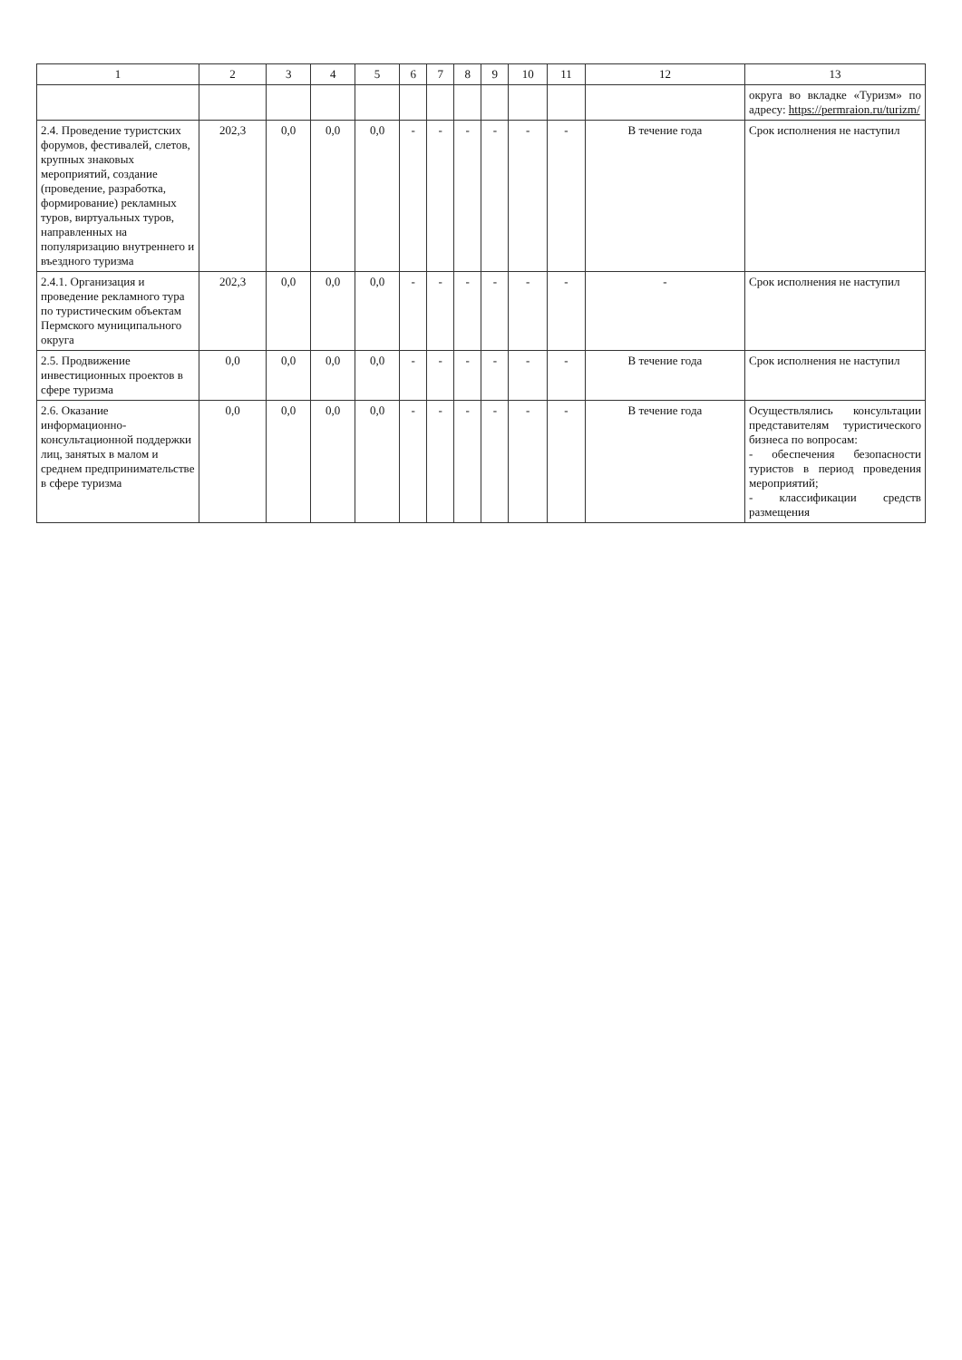| 1 | 2 | 3 | 4 | 5 | 6 | 7 | 8 | 9 | 10 | 11 | 12 | 13 |
| --- | --- | --- | --- | --- | --- | --- | --- | --- | --- | --- | --- | --- |
| | | | | | | | | | | | | округа во вкладке «Туризм» по адресу: https://permraion.ru/turizm/ |
| 2.4. Проведение туристских форумов, фестивалей, слетов, крупных знаковых мероприятий, создание (проведение, разработка, формирование) рекламных туров, виртуальных туров, направленных на популяризацию внутреннего и въездного туризма | 202,3 | 0,0 | 0,0 | 0,0 | - | - | - | - | - | - | В течение года | Срок исполнения не наступил |
| 2.4.1. Организация и проведение рекламного тура по туристическим объектам Пермского муниципального округа | 202,3 | 0,0 | 0,0 | 0,0 | - | - | - | - | - | - | - | Срок исполнения не наступил |
| 2.5. Продвижение инвестиционных проектов в сфере туризма | 0,0 | 0,0 | 0,0 | 0,0 | - | - | - | - | - | - | В течение года | Срок исполнения не наступил |
| 2.6. Оказание информационно-консультационной поддержки лиц, занятых в малом и среднем предпринимательстве в сфере туризма | 0,0 | 0,0 | 0,0 | 0,0 | - | - | - | - | - | - | В течение года | Осуществлялись консультации представителям туристического бизнеса по вопросам: - обеспечения безопасности туристов в период проведения мероприятий; - классификации средств размещения |